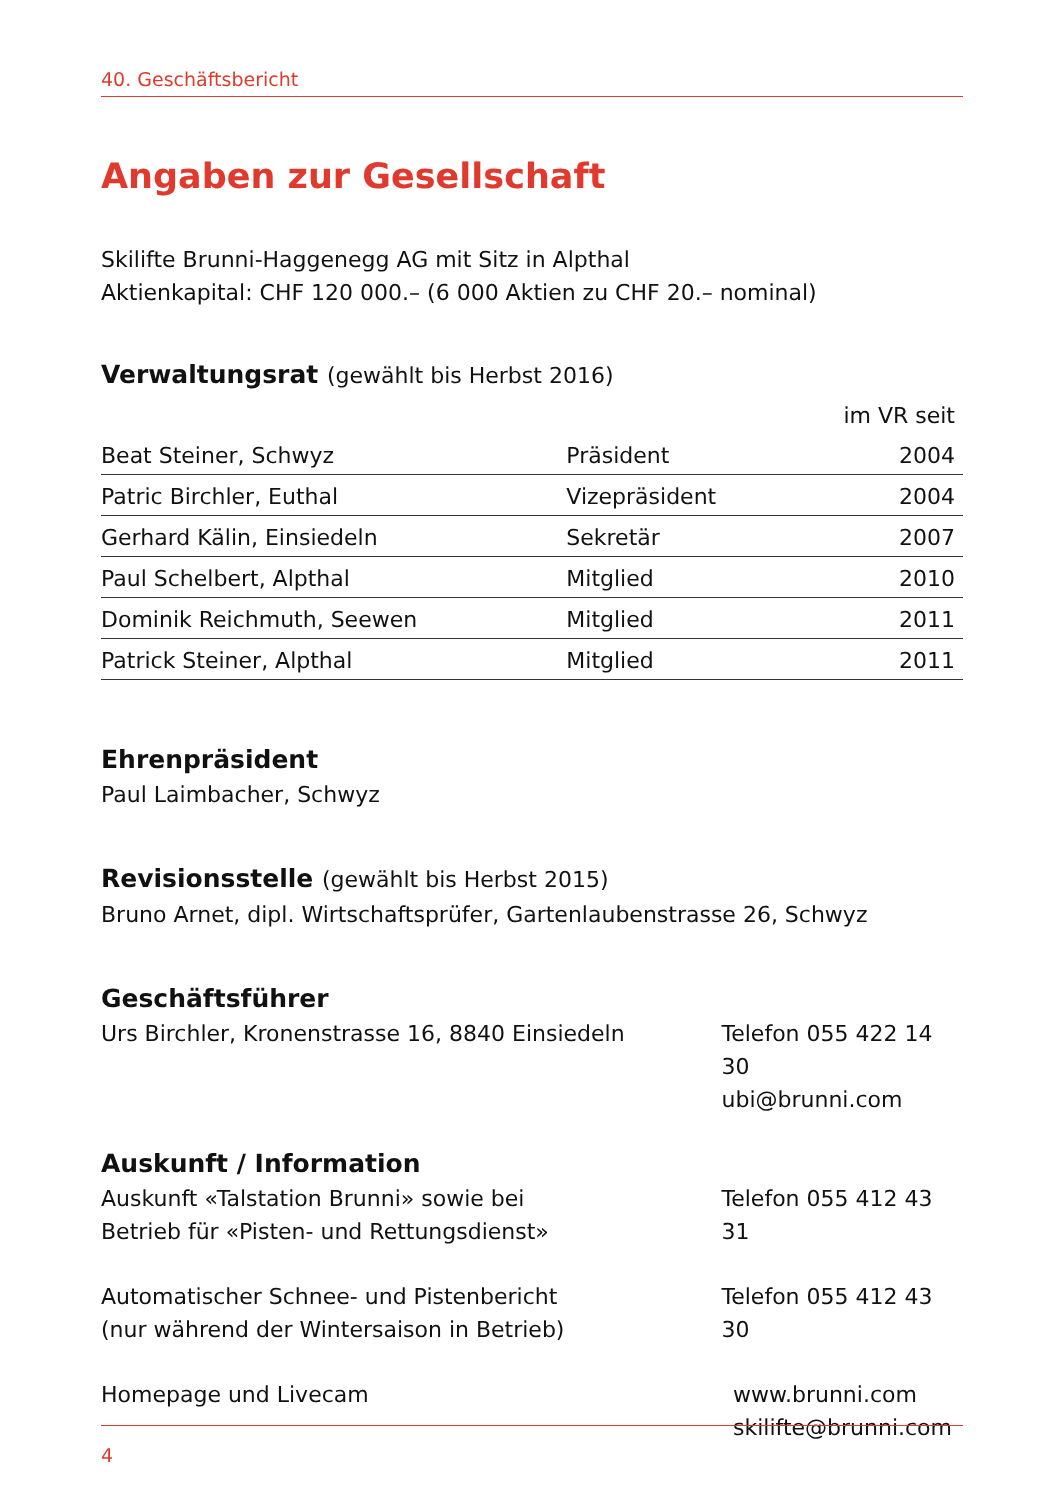40. Geschäftsbericht
Angaben zur Gesellschaft
Skilifte Brunni-Haggenegg AG mit Sitz in Alpthal
Aktienkapital: CHF 120 000.– (6 000 Aktien zu CHF 20.– nominal)
Verwaltungsrat (gewählt bis Herbst 2016)
| | | im VR seit |
| --- | --- | --- |
| Beat Steiner, Schwyz | Präsident | 2004 |
| Patric Birchler, Euthal | Vizepräsident | 2004 |
| Gerhard Kälin, Einsiedeln | Sekretär | 2007 |
| Paul Schelbert, Alpthal | Mitglied | 2010 |
| Dominik Reichmuth, Seewen | Mitglied | 2011 |
| Patrick Steiner, Alpthal | Mitglied | 2011 |
Ehrenpräsident
Paul Laimbacher, Schwyz
Revisionsstelle (gewählt bis Herbst 2015)
Bruno Arnet, dipl. Wirtschaftsprüfer, Gartenlaubenstrasse 26, Schwyz
Geschäftsführer
Urs Birchler, Kronenstrasse 16, 8840 Einsiedeln Telefon 055 422 14 30
ubi@brunni.com
Auskunft / Information
Auskunft «Talstation Brunni» sowie bei
Betrieb für «Pisten- und Rettungsdienst»
Telefon 055 412 43 31
Automatischer Schnee- und Pistenbericht
(nur während der Wintersaison in Betrieb)
Telefon 055 412 43 30
Homepage und Livecam www.brunni.com
skilifte@brunni.com
4